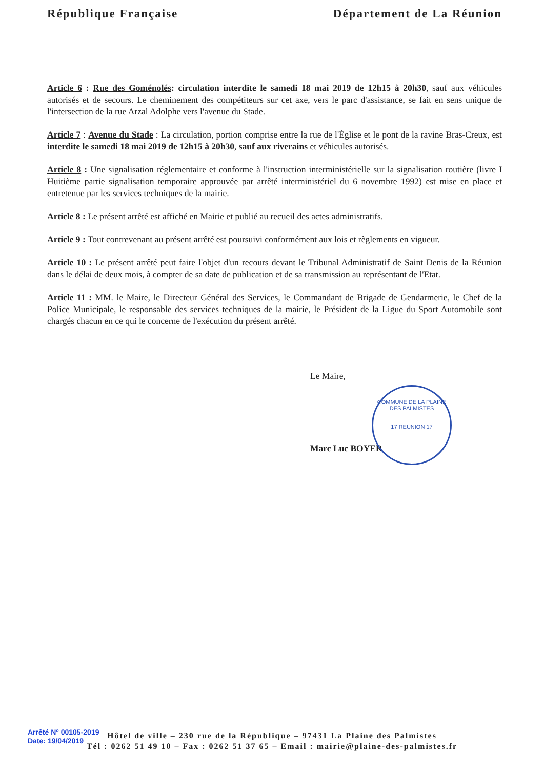République Française Département de La Réunion
Article 6 : Rue des Goménolés: circulation interdite le samedi 18 mai 2019 de 12h15 à 20h30, sauf aux véhicules autorisés et de secours. Le cheminement des compétiteurs sur cet axe, vers le parc d'assistance, se fait en sens unique de l'intersection de la rue Arzal Adolphe vers l'avenue du Stade.
Article 7 : Avenue du Stade : La circulation, portion comprise entre la rue de l'Église et le pont de la ravine Bras-Creux, est interdite le samedi 18 mai 2019 de 12h15 à 20h30, sauf aux riverains et véhicules autorisés.
Article 8 : Une signalisation réglementaire et conforme à l'instruction interministérielle sur la signalisation routière (livre I Huitième partie signalisation temporaire approuvée par arrêté interministériel du 6 novembre 1992) est mise en place et entretenue par les services techniques de la mairie.
Article 8 : Le présent arrêté est affiché en Mairie et publié au recueil des actes administratifs.
Article 9 : Tout contrevenant au présent arrêté est poursuivi conformément aux lois et règlements en vigueur.
Article 10 : Le présent arrêté peut faire l'objet d'un recours devant le Tribunal Administratif de Saint Denis de la Réunion dans le délai de deux mois, à compter de sa date de publication et de sa transmission au représentant de l'Etat.
Article 11 : MM. le Maire, le Directeur Général des Services, le Commandant de Brigade de Gendarmerie, le Chef de la Police Municipale, le responsable des services techniques de la mairie, le Président de la Ligue du Sport Automobile sont chargés chacun en ce qui le concerne de l'exécution du présent arrêté.
Le Maire,
Marc Luc BOYER
COMMUNE DE LA PLAINE DES PALMISTES
17 REUNION 17
Arrêté N° 00105-2019
Date: 19/04/2019
Hôtel de ville – 230 rue de la République – 97431 La Plaine des Palmistes
Tél : 0262 51 49 10 – Fax : 0262 51 37 65 – Email : mairie@plaine-des-palmistes.fr